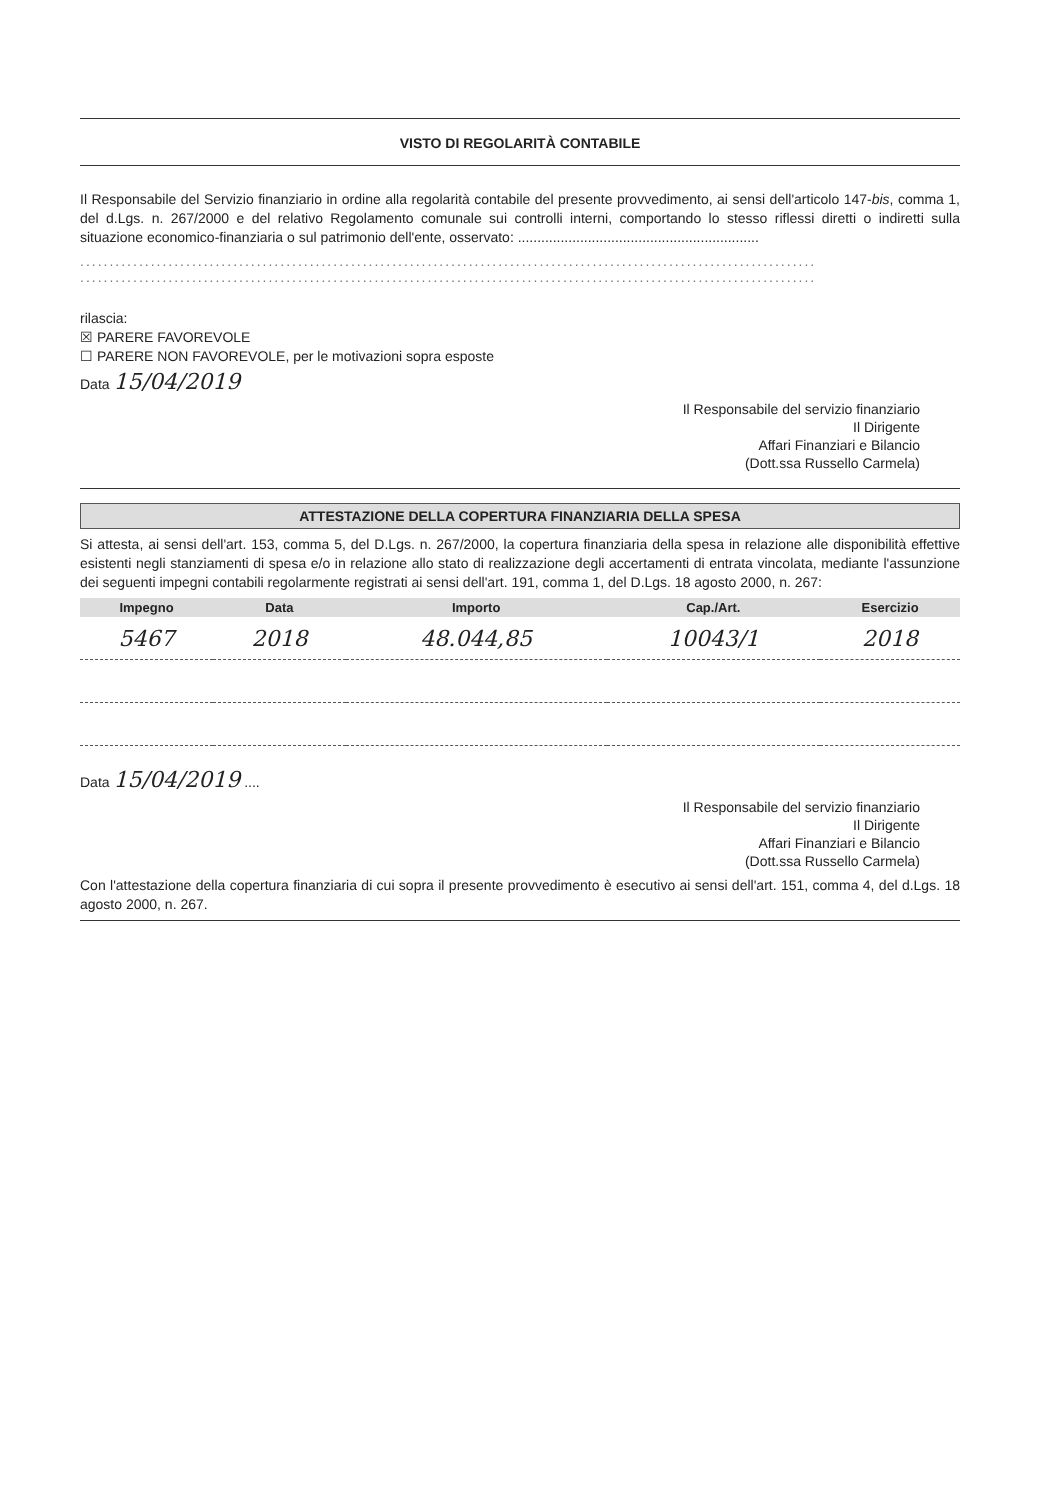VISTO DI REGOLARITÀ CONTABILE
Il Responsabile del Servizio finanziario in ordine alla regolarità contabile del presente provvedimento, ai sensi dell'articolo 147-bis, comma 1, del d.Lgs. n. 267/2000 e del relativo Regolamento comunale sui controlli interni, comportando lo stesso riflessi diretti o indiretti sulla situazione economico-finanziaria o sul patrimonio dell'ente, osservato: ..............................................................
.............................................................................................................................
.............................................................................................................................
rilascia:
☒ PARERE FAVOREVOLE
☐ PARERE NON FAVOREVOLE, per le motivazioni sopra esposte
Data 15/04/2019
Il Responsabile del servizio finanziario
Il Dirigente
Affari Finanziari e Bilancio
(Dott.ssa Russello Carmela)
ATTESTAZIONE DELLA COPERTURA FINANZIARIA DELLA SPESA
Si attesta, ai sensi dell'art. 153, comma 5, del D.Lgs. n. 267/2000, la copertura finanziaria della spesa in relazione alle disponibilità effettive esistenti negli stanziamenti di spesa e/o in relazione allo stato di realizzazione degli accertamenti di entrata vincolata, mediante l'assunzione dei seguenti impegni contabili regolarmente registrati ai sensi dell'art. 191, comma 1, del D.Lgs. 18 agosto 2000, n. 267:
| Impegno | Data | Importo | Cap./Art. | Esercizio |
| --- | --- | --- | --- | --- |
| 5467 | 2018 | 48.044,85 | 10043/1 | 2018 |
Data 15/04/2019 ....
Il Responsabile del servizio finanziario
Il Dirigente
Affari Finanziari e Bilancio
(Dott.ssa Russello Carmela)
Con l'attestazione della copertura finanziaria di cui sopra il presente provvedimento è esecutivo ai sensi dell'art. 151, comma 4, del d.Lgs. 18 agosto 2000, n. 267.